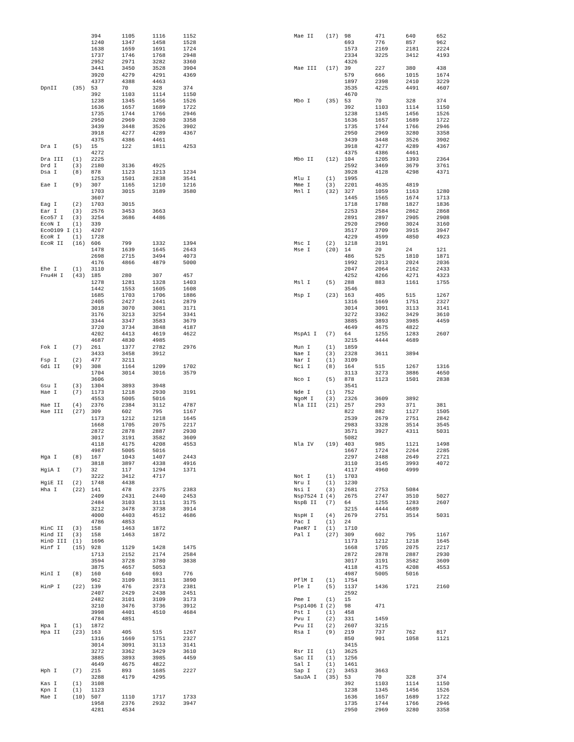| | | 394 | 1105 | 1116 | 1152 |
| | | 1240 | 1347 | 1458 | 1528 |
| | | 1638 | 1659 | 1691 | 1724 |
| | | 1737 | 1746 | 1768 | 2948 |
| | | 2952 | 2971 | 3282 | 3360 |
| | | 3441 | 3450 | 3528 | 3904 |
| | | 3920 | 4279 | 4291 | 4369 |
| | | 4377 | 4388 | 4463 | |
| DpnII | (35) | 53 | 70 | 328 | 374 |
| | | 392 | 1103 | 1114 | 1150 |
| | | 1238 | 1345 | 1456 | 1526 |
| | | 1636 | 1657 | 1689 | 1722 |
| | | 1735 | 1744 | 1766 | 2946 |
| | | 2950 | 2969 | 3280 | 3358 |
| | | 3439 | 3448 | 3526 | 3902 |
| | | 3918 | 4277 | 4289 | 4367 |
| | | 4375 | 4386 | 4461 | |
| Dra I | (5) | 15 | 122 | 1811 | 4253 |
| | | 4272 | | | |
| Dra III | (1) | 2225 | | | |
| Drd I | (3) | 2180 | 3136 | 4925 | |
| Dsa I | (8) | 878 | 1123 | 1213 | 1234 |
| | | 1253 | 1501 | 2838 | 3541 |
| Eae I | (9) | 307 | 1165 | 1210 | 1216 |
| | | 1703 | 3015 | 3189 | 3580 |
| | | 3607 | | | |
| Eag I | (2) | 1703 | 3015 | | |
| Ear I | (3) | 2576 | 3453 | 3663 | |
| Eco57 I | (3) | 3254 | 3686 | 4486 | |
| EcoN I | (1) | 339 | | | |
| EcoO109 I | (1) | 4207 | | | |
| EcoR I | (1) | 1728 | | | |
| EcoR II | (16) | 606 | 799 | 1332 | 1394 |
| | | 1478 | 1639 | 1645 | 2643 |
| | | 2698 | 2715 | 3494 | 4073 |
| | | 4176 | 4866 | 4879 | 5000 |
| Ehe I | (1) | 3110 | | | |
| Fnu4H I | (43) | 185 | 280 | 307 | 457 |
| | | 1278 | 1281 | 1328 | 1403 |
| | | 1442 | 1553 | 1605 | 1608 |
| | | 1685 | 1703 | 1706 | 1886 |
| | | 2405 | 2427 | 2441 | 2879 |
| | | 3018 | 3070 | 3081 | 3171 |
| | | 3176 | 3213 | 3254 | 3341 |
| | | 3344 | 3347 | 3583 | 3679 |
| | | 3720 | 3734 | 3848 | 4187 |
| | | 4202 | 4413 | 4619 | 4622 |
| | | 4687 | 4830 | 4985 | |
| Fok I | (7) | 261 | 1377 | 2782 | 2976 |
| | | 3433 | 3458 | 3912 | |
| Fsp I | (2) | 477 | 3211 | | |
| Gdi II | (9) | 308 | 1164 | 1209 | 1702 |
| | | 1704 | 3014 | 3016 | 3579 |
| | | 3606 | | | |
| Gsu I | (3) | 1304 | 3893 | 3948 | |
| Hae I | (7) | 1173 | 1218 | 2930 | 3191 |
| | | 4553 | 5005 | 5016 | |
| Hae II | (4) | 2376 | 2384 | 3112 | 4787 |
| Hae III | (27) | 309 | 602 | 795 | 1167 |
| | | 1173 | 1212 | 1218 | 1645 |
| | | 1668 | 1705 | 2075 | 2217 |
| | | 2872 | 2878 | 2887 | 2930 |
| | | 3017 | 3191 | 3582 | 3609 |
| | | 4118 | 4175 | 4208 | 4553 |
| | | 4987 | 5005 | 5016 | |
| Hga I | (8) | 167 | 1043 | 1407 | 2443 |
| | | 3818 | 3897 | 4338 | 4916 |
| HgiA I | (7) | 32 | 117 | 1294 | 1371 |
| | | 3222 | 3412 | 4717 | |
| HgiE II | (2) | 1748 | 4438 | | |
| Hha I | (22) | 141 | 478 | 2375 | 2383 |
| | | 2409 | 2431 | 2440 | 2453 |
| | | 2484 | 3103 | 3111 | 3175 |
| | | 3212 | 3478 | 3738 | 3914 |
| | | 4000 | 4403 | 4512 | 4686 |
| | | 4786 | 4853 | | |
| HinC II | (3) | 158 | 1463 | 1872 | |
| Hind II | (3) | 158 | 1463 | 1872 | |
| HinD III | (1) | 1696 | | | |
| Hinf I | (15) | 928 | 1129 | 1428 | 1475 |
| | | 1713 | 2152 | 2174 | 2584 |
| | | 3594 | 3728 | 3780 | 3838 |
| | | 3875 | 4657 | 5053 | |
| HinI I | (8) | 160 | 640 | 693 | 776 |
| | | 962 | 3109 | 3811 | 3890 |
| HinP I | (22) | 139 | 476 | 2373 | 2381 |
| | | 2407 | 2429 | 2438 | 2451 |
| | | 2482 | 3101 | 3109 | 3173 |
| | | 3210 | 3476 | 3736 | 3912 |
| | | 3998 | 4401 | 4510 | 4684 |
| | | 4784 | 4851 | | |
| Hpa I | (1) | 1872 | | | |
| Hpa II | (23) | 163 | 405 | 515 | 1267 |
| | | 1316 | 1669 | 1751 | 2327 |
| | | 3014 | 3091 | 3113 | 3141 |
| | | 3272 | 3362 | 3429 | 3610 |
| | | 3885 | 3893 | 3985 | 4459 |
| | | 4649 | 4675 | 4822 | |
| Hph I | (7) | 215 | 893 | 1685 | 2227 |
| | | 3288 | 4179 | 4295 | |
| Kas I | (1) | 3108 | | | |
| Kpn I | (1) | 1123 | | | |
| Mae I | (10) | 507 | 1110 | 1717 | 1733 |
| | | 1958 | 2376 | 2932 | 3947 |
| | | 4281 | 4534 | | |
| Mae II | (17) | 98 | 471 | 640 | 652 |
| | | 693 | 776 | 857 | 962 |
| | | 1573 | 2169 | 2181 | 2224 |
| | | 2334 | 3225 | 3412 | 4193 |
| | | 4326 | | | |
| Mae III | (17) | 39 | 227 | 380 | 438 |
| | | 579 | 666 | 1015 | 1674 |
| | | 1897 | 2398 | 2410 | 3229 |
| | | 3535 | 4225 | 4491 | 4607 |
| | | 4670 | | | |
| Mbo I | (35) | 53 | 70 | 328 | 374 |
| | | 392 | 1103 | 1114 | 1150 |
| | | 1238 | 1345 | 1456 | 1526 |
| | | 1636 | 1657 | 1689 | 1722 |
| | | 1735 | 1744 | 1766 | 2946 |
| | | 2950 | 2969 | 3280 | 3358 |
| | | 3439 | 3448 | 3526 | 3902 |
| | | 3918 | 4277 | 4289 | 4367 |
| | | 4375 | 4386 | 4461 | |
| Mbo II | (12) | 104 | 1205 | 1393 | 2364 |
| | | 2592 | 3469 | 3679 | 3761 |
| | | 3928 | 4128 | 4298 | 4371 |
| Mlu I | (1) | 1995 | | | |
| Mme I | (3) | 2201 | 4635 | 4819 | |
| Mnl I | (32) | 327 | 1059 | 1163 | 1280 |
| | | 1445 | 1565 | 1674 | 1713 |
| | | 1718 | 1788 | 1827 | 1836 |
| | | 2253 | 2584 | 2862 | 2868 |
| | | 2891 | 2897 | 2905 | 2908 |
| | | 2920 | 2960 | 3024 | 3160 |
| | | 3517 | 3709 | 3915 | 3947 |
| | | 4229 | 4599 | 4850 | 4923 |
| Msc I | (2) | 1218 | 3191 | | |
| Mse I | (20) | 14 | 20 | 24 | 121 |
| | | 486 | 525 | 1810 | 1871 |
| | | 1992 | 2013 | 2024 | 2036 |
| | | 2047 | 2064 | 2162 | 2433 |
| | | 4252 | 4266 | 4271 | 4323 |
| Msl I | (5) | 288 | 883 | 1161 | 1755 |
| | | 3546 | | | |
| Msp I | (23) | 163 | 405 | 515 | 1267 |
| | | 1316 | 1669 | 1751 | 2327 |
| | | 3014 | 3091 | 3113 | 3141 |
| | | 3272 | 3362 | 3429 | 3610 |
| | | 3885 | 3893 | 3985 | 4459 |
| | | 4649 | 4675 | 4822 | |
| MspA1 I | (7) | 64 | 1255 | 1283 | 2607 |
| | | 3215 | 4444 | 4689 | |
| Mun I | (1) | 1859 | | | |
| Nae I | (3) | 2328 | 3611 | 3894 | |
| Nar I | (1) | 3109 | | | |
| Nci I | (8) | 164 | 515 | 1267 | 1316 |
| | | 3113 | 3273 | 3886 | 4650 |
| Nco I | (5) | 878 | 1123 | 1501 | 2838 |
| | | 3541 | | | |
| Nde I | (1) | 752 | | | |
| NgoM I | (3) | 2326 | 3609 | 3892 | |
| Nla III | (21) | 257 | 293 | 371 | 381 |
| | | 822 | 882 | 1127 | 1505 |
| | | 2539 | 2679 | 2751 | 2842 |
| | | 2983 | 3328 | 3514 | 3545 |
| | | 3571 | 3927 | 4311 | 5031 |
| | | 5082 | | | |
| Nla IV | (19) | 403 | 985 | 1121 | 1498 |
| | | 1667 | 1724 | 2264 | 2285 |
| | | 2297 | 2488 | 2649 | 2721 |
| | | 3110 | 3145 | 3993 | 4072 |
| | | 4117 | 4960 | 4999 | |
| Not I | (1) | 1703 | | | |
| Nru I | (1) | 1230 | | | |
| Nsi I | (3) | 2681 | 2753 | 5084 | |
| Nsp7524 I | (4) | 2675 | 2747 | 3510 | 5027 |
| NspB II | (7) | 64 | 1255 | 1283 | 2607 |
| | | 3215 | 4444 | 4689 | |
| NspH I | (4) | 2679 | 2751 | 3514 | 5031 |
| Pac I | (1) | 24 | | | |
| PaeR7 I | (1) | 1710 | | | |
| Pal I | (27) | 309 | 602 | 795 | 1167 |
| | | 1173 | 1212 | 1218 | 1645 |
| | | 1668 | 1705 | 2075 | 2217 |
| | | 2872 | 2878 | 2887 | 2930 |
| | | 3017 | 3191 | 3582 | 3609 |
| | | 4118 | 4175 | 4208 | 4553 |
| | | 4987 | 5005 | 5016 | |
| PflM I | (1) | 1754 | | | |
| Ple I | (5) | 1137 | 1436 | 1721 | 2160 |
| | | 2592 | | | |
| Pme I | (1) | 15 | | | |
| Psp1406 I | (2) | 98 | 471 | | |
| Pst I | (1) | 458 | | | |
| Pvu I | (2) | 331 | 1459 | | |
| Pvu II | (2) | 2607 | 3215 | | |
| Rsa I | (9) | 219 | 737 | 762 | 817 |
| | | 850 | 901 | 1058 | 1121 |
| | | 3415 | | | |
| Rsr II | (1) | 3625 | | | |
| Sac II | (1) | 1256 | | | |
| Sal I | (1) | 1461 | | | |
| Sap I | (2) | 3453 | 3663 | | |
| Sau3A I | (35) | 53 | 70 | 328 | 374 |
| | | 392 | 1103 | 1114 | 1150 |
| | | 1238 | 1345 | 1456 | 1526 |
| | | 1636 | 1657 | 1689 | 1722 |
| | | 1735 | 1744 | 1766 | 2946 |
| | | 2950 | 2969 | 3280 | 3358 |